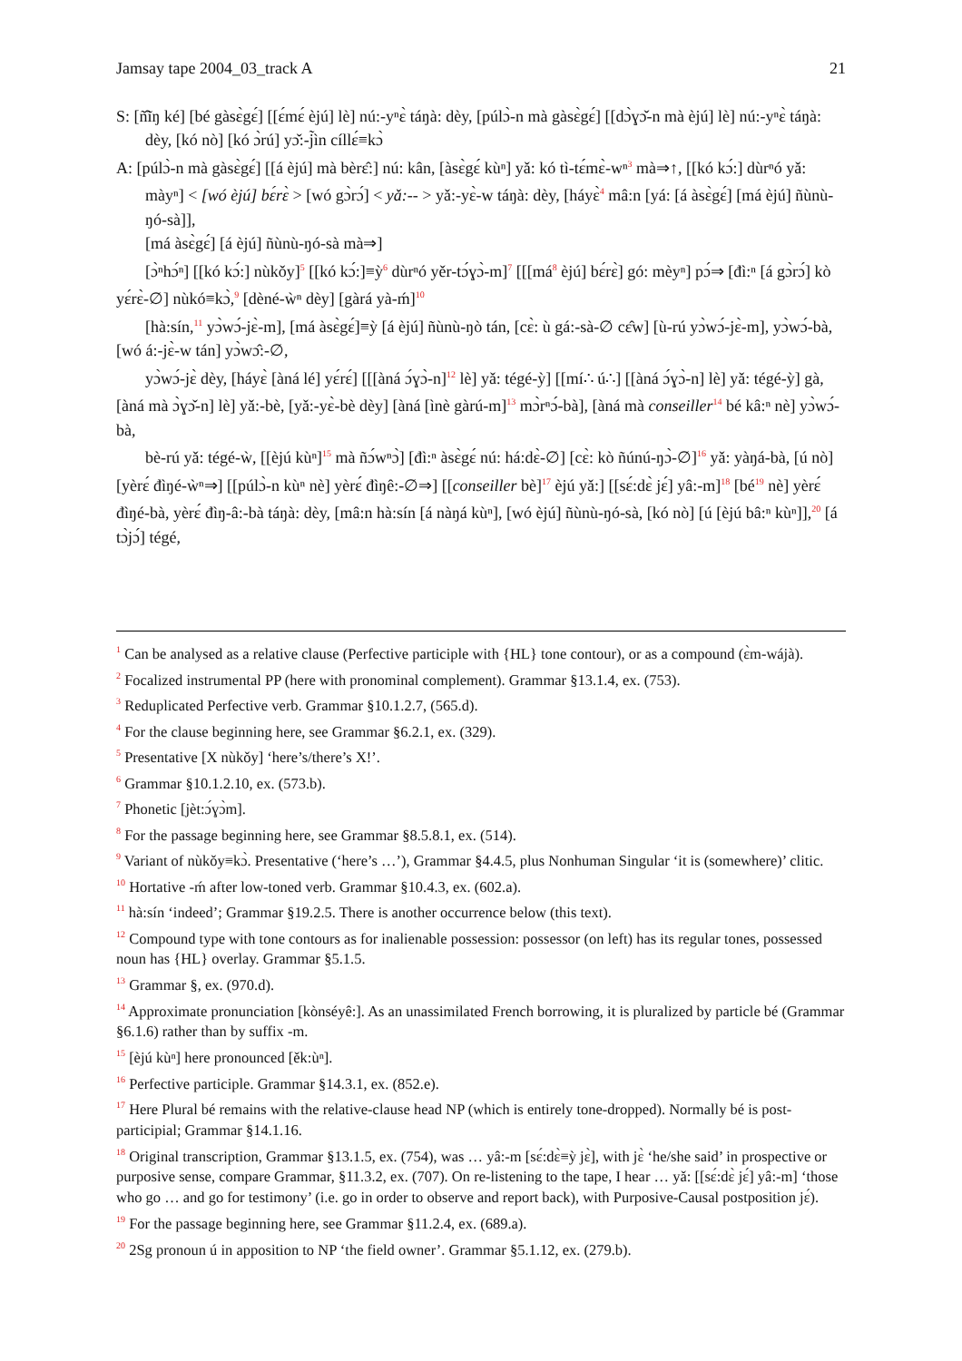Jamsay tape 2004_03_track A 21
S: [ñ̂ĩŋ ké] [bé gàsɛ̀gɛ́] [[ɛ́mɛ́ èjú] lè] nú:-yⁿɛ̀ táŋà: dèy, [púlɔ̀-n mà gàsɛ̀gɛ́] [[dɔ̀ɣɔ̌-n mà èjú] lè] nú:-yⁿɛ̀ táŋà: dèy, [kó nò] [kó ɔ̀rú] yɔ̌:-j̃ìn cíllɛ́≡kɔ̀
A: [púlɔ̀-n mà gàsɛ̀gɛ́] [[á èjú] mà bèrɛ̂:] nú: kân, [àsɛ̀gɛ́ kùⁿ] yǎ: kó tì-tɛ́mɛ̀-wⁿ<sup>3</sup> mà⇒↑, [[kó kɔ́:] dùrⁿó yǎ: màyⁿ] < [wó èjú] bɛ́rɛ̀ > [wó gɔ̀rɔ́] < yǎ:-- > yǎ:-yɛ̀-w táŋà: dèy, [háyɛ̀<sup>4</sup> mâ:n [yá: [á àsɛ̀gɛ́] [má èjú] ñùnù-ŋó-sà]],
[má àsɛ̀gɛ́] [á èjú] ñùnù-ŋó-sà mà⇒]
[ɔ̀ⁿhɔ́ⁿ] [[kó kɔ́:] nùkǒy]<sup>5</sup> [[kó kɔ́:]≡ỳ<sup>6</sup> dùrⁿó yěr-tɔ́ɣɔ̀-m]<sup>7</sup> [[[má<sup>8</sup> èjú] bɛ́rɛ̀] gó: mèyⁿ] pɔ́⇒ [đì:ⁿ [á gɔ̀rɔ́] kò yɛ́rɛ̀-∅] nùkó≡kɔ̀,<sup>9</sup> [dèné-ẁⁿ dèy] [gàrá yà-ḿ]<sup>10</sup>
[hà:sín,<sup>11</sup> yɔ̀wɔ́-jɛ̀-m], [má àsɛ̀gɛ́]≡ỳ [á èjú] ñùnù-ŋò tán, [cɛ̀: ù gá:-sà-∅ cɛ̂w] [ù-rú yɔ̀wɔ́-jɛ̀-m], yɔ̀wɔ́-bà, [wó á:-jɛ̀-w tán] yɔ̀wɔ̂:-∅,
yɔ̀wɔ́-jɛ̀ dèy, [háyɛ̀ [àná lé] yɛ́rɛ́] [[[àná ɔ́ɣɔ̀-n]<sup>12</sup> lè] yǎ: tégé-ỳ] [[mí∴ ú∴] [[àná ɔ́ɣɔ̀-n] lè] yǎ: tégé-ỳ] gà, [àná mà ɔ̀ɣɔ̌-n] lè] yǎ:-bè, [yǎ:-yɛ̀-bè dèy] [àná [ìnè gàrú-m]<sup>13</sup> mɔ̀rⁿɔ́-bà], [àná mà conseiller<sup>14</sup> bé kâ:ⁿ nè] yɔ̀wɔ́-bà,
bè-rú yǎ: tégé-ẁ, [[èjú kùⁿ]<sup>15</sup> mà ñɔ́wⁿɔ̀] [đì:ⁿ àsɛ̀gɛ́ nú: há:dɛ̀-∅] [cɛ̀: kò ñúnú-ŋɔ̀-∅]<sup>16</sup> yǎ: yàŋá-bà, [ú nò] [yèrɛ́ đìŋé-ẁⁿ⇒] [[púlɔ̀-n kùⁿ nè] yèrɛ́ đìŋê:-∅⇒] [[conseiller bè]<sup>17</sup> èjú yǎ:] [[sɛ́:dɛ̀ jɛ́] yâ:-m]<sup>18</sup> [bé<sup>19</sup> nè] yèrɛ́ đìŋé-bà, yèrɛ́ đìŋ-â:-bà táŋà: dèy, [mâ:n hà:sín [á nàŋá kùⁿ], [wó èjú] ñùnù-ŋó-sà, [kó nò] [ú [èjú bâ:ⁿ kùⁿ]],<sup>20</sup> [á tɔ̀jɔ́] tégé,
<sup>1</sup> Can be analysed as a relative clause (Perfective participle with {HL} tone contour), or as a compound (ɛ̀m-wájà).
<sup>2</sup> Focalized instrumental PP (here with pronominal complement). Grammar §13.1.4, ex. (753).
<sup>3</sup> Reduplicated Perfective verb. Grammar §10.1.2.7, (565.d).
<sup>4</sup> For the clause beginning here, see Grammar §6.2.1, ex. (329).
<sup>5</sup> Presentative [X nùkǒy] ‘here’s/there’s X!’.
<sup>6</sup> Grammar §10.1.2.10, ex. (573.b).
<sup>7</sup> Phonetic [jèt:ɔ́ɣɔ̀m].
<sup>8</sup> For the passage beginning here, see Grammar §8.5.8.1, ex. (514).
<sup>9</sup> Variant of nùkǒy≡kɔ̀. Presentative (‘here’s …’), Grammar §4.4.5, plus Nonhuman Singular ‘it is (somewhere)’ clitic.
<sup>10</sup> Hortative -ḿ after low-toned verb. Grammar §10.4.3, ex. (602.a).
<sup>11</sup> hà:sín ‘indeed’; Grammar §19.2.5. There is another occurrence below (this text).
<sup>12</sup> Compound type with tone contours as for inalienable possession: possessor (on left) has its regular tones, possessed noun has {HL} overlay. Grammar §5.1.5.
<sup>13</sup> Grammar §, ex. (970.d).
<sup>14</sup> Approximate pronunciation [kònséyê:]. As an unassimilated French borrowing, it is pluralized by particle bé (Grammar §6.1.6) rather than by suffix -m.
<sup>15</sup> [èjú kùⁿ] here pronounced [ěk:ùⁿ].
<sup>16</sup> Perfective participle. Grammar §14.3.1, ex. (852.e).
<sup>17</sup> Here Plural bé remains with the relative-clause head NP (which is entirely tone-dropped). Normally bé is post-participial; Grammar §14.1.16.
<sup>18</sup> Original transcription, Grammar §13.1.5, ex. (754), was … yâ:-m [sɛ́:dɛ̀≡ỳ jɛ̀], with jɛ̀ ‘he/she said’ in prospective or purposive sense, compare Grammar, §11.3.2, ex. (707). On re-listening to the tape, I hear … yǎ: [[sɛ́:dɛ̀ jɛ́] yâ:-m] ‘those who go … and go for testimony’ (i.e. go in order to observe and report back), with Purposive-Causal postposition jɛ́).
<sup>19</sup> For the passage beginning here, see Grammar §11.2.4, ex. (689.a).
<sup>20</sup> 2Sg pronoun ú in apposition to NP ‘the field owner’. Grammar §5.1.12, ex. (279.b).